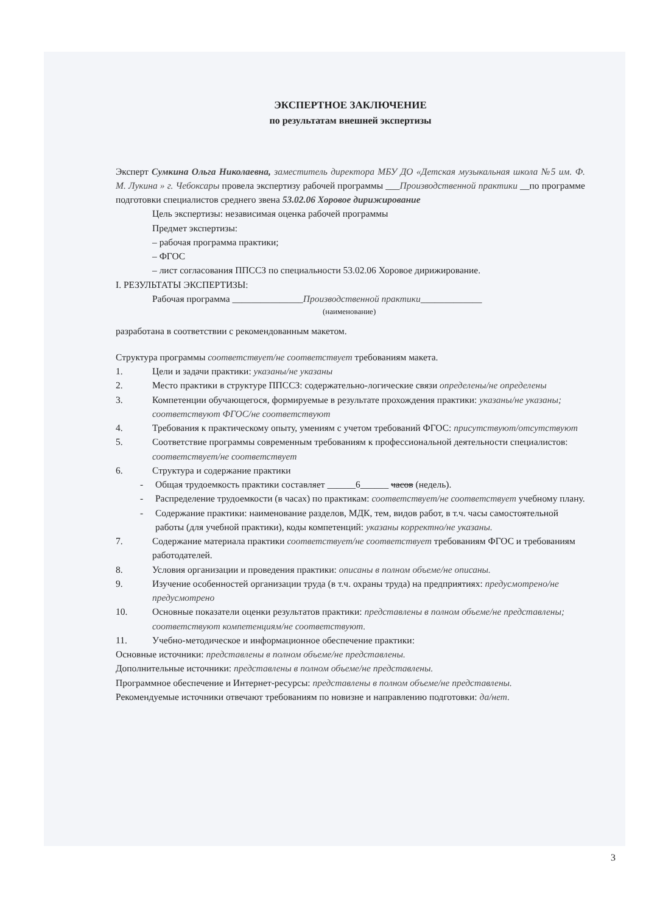ЭКСПЕРТНОЕ ЗАКЛЮЧЕНИЕ
по результатам внешней экспертизы
Эксперт Сумкина Ольга Николаевна, заместитель директора МБУ ДО «Детская музыкальная школа №5 им. Ф. М. Лукина » г. Чебоксары провела экспертизу рабочей программы ___Производственной практики __по программе подготовки специалистов среднего звена 53.02.06 Хоровое дирижирование
Цель экспертизы: независимая оценка рабочей программы
Предмет экспертизы:
– рабочая программа практики;
– ФГОС
– лист согласования ППССЗ по специальности 53.02.06 Хоровое дирижирование.
I. РЕЗУЛЬТАТЫ ЭКСПЕРТИЗЫ:
Рабочая программа _______________Производственной практики_____________
(наименование)
разработана в соответствии с рекомендованным макетом.
Структура программы соответствует/не соответствует требованиям макета.
1. Цели и задачи практики: указаны/не указаны
2. Место практики в структуре ППССЗ: содержательно-логические связи определены/не определены
3. Компетенции обучающегося, формируемые в результате прохождения практики: указаны/не указаны; соответствуют ФГОС/не соответствуют
4. Требования к практическому опыту, умениям с учетом требований ФГОС: присутствуют/отсутствуют
5. Соответствие программы современным требованиям к профессиональной деятельности специалистов: соответствует/не соответствует
6. Структура и содержание практики
- Общая трудоемкость практики составляет ______6______ часов (недель).
- Распределение трудоемкости (в часах) по практикам: соответствует/не соответствует учебному плану.
- Содержание практики: наименование разделов, МДК, тем, видов работ, в т.ч. часы самостоятельной работы (для учебной практики), коды компетенций: указаны корректно/не указаны.
7. Содержание материала практики соответствует/не соответствует требованиям ФГОС и требованиям работодателей.
8. Условия организации и проведения практики: описаны в полном объеме/не описаны.
9. Изучение особенностей организации труда (в т.ч. охраны труда) на предприятиях: предусмотрено/не предусмотрено
10. Основные показатели оценки результатов практики: представлены в полном объеме/не представлены; соответствуют компетенциям/не соответствуют.
11. Учебно-методическое и информационное обеспечение практики:
Основные источники: представлены в полном объеме/не представлены.
Дополнительные источники: представлены в полном объеме/не представлены.
Программное обеспечение и Интернет-ресурсы: представлены в полном объеме/не представлены.
Рекомендуемые источники отвечают требованиям по новизне и направлению подготовки: да/нет.
3